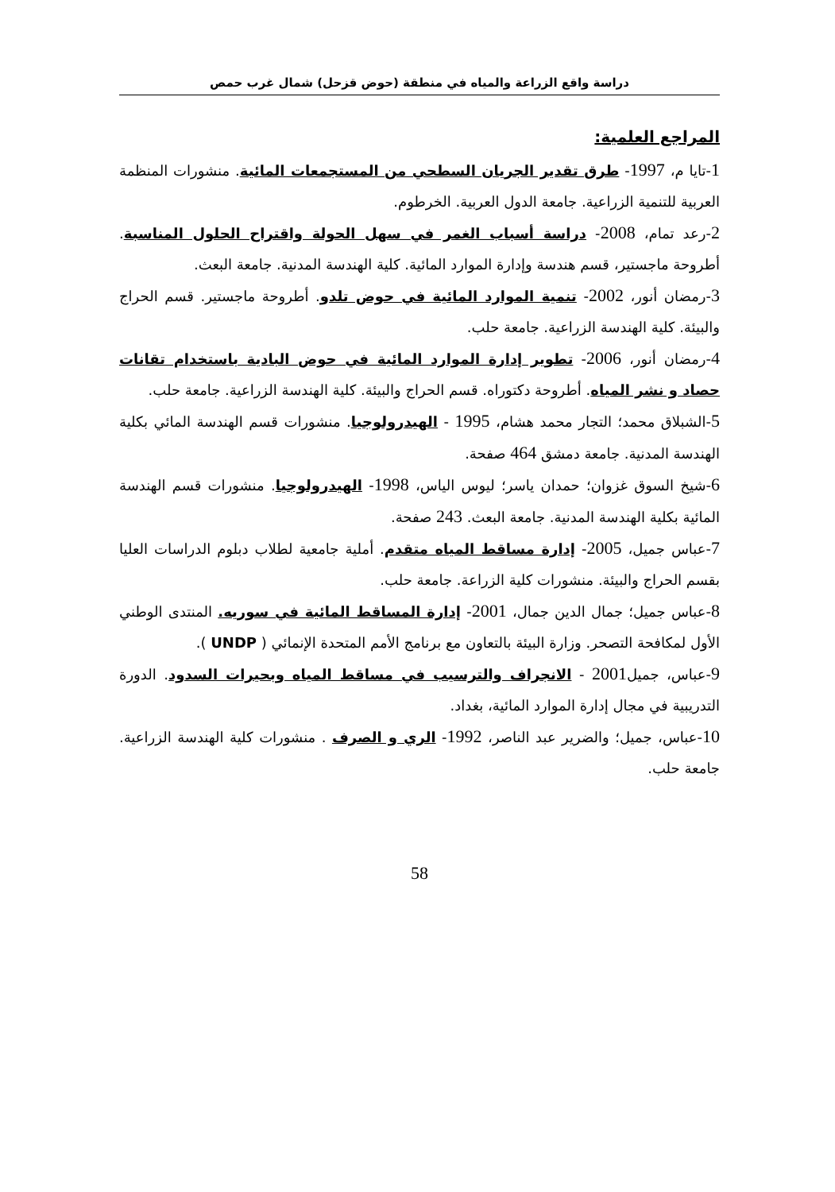دراسة واقع الزراعة والمياه في منطقة (حوض قزحل) شمال غرب حمص
المراجع العلمية:
1-تايا م، 1997- طرق تقدير الجريان السطحي من المستجمعات المائية. منشورات المنظمة العربية للتنمية الزراعية. جامعة الدول العربية. الخرطوم.
2-رعد تمام، 2008- دراسة أسباب الغمر في سهل الحولة واقتراح الحلول المناسبة. أطروحة ماجستير، قسم هندسة وإدارة الموارد المائية. كلية الهندسة المدنية. جامعة البعث.
3-رمضان أنور، 2002- تنمية الموارد المائية في حوض تلدو. أطروحة ماجستير. قسم الحراج والبيئة. كلية الهندسة الزراعية. جامعة حلب.
4-رمضان أنور، 2006- تطوير إدارة الموارد المائية في حوض البادية باستخدام تقانات حصاد و نشر المياه. أطروحة دكتوراه. قسم الحراج والبيئة. كلية الهندسة الزراعية. جامعة حلب.
5-الشبلاق محمد؛ التجار محمد هشام، 1995 - الهيدرولوجيا. منشورات قسم الهندسة المائي بكلية الهندسة المدنية. جامعة دمشق 464 صفحة.
6-شيخ السوق غزوان؛ حمدان ياسر؛ ليوس الياس، 1998- الهيدرولوجيا. منشورات قسم الهندسة المائية بكلية الهندسة المدنية. جامعة البعث. 243 صفحة.
7-عباس جميل، 2005- إدارة مساقط المياه متقدم. أملية جامعية لطلاب دبلوم الدراسات العليا بقسم الحراج والبيئة. منشورات كلية الزراعة. جامعة حلب.
8-عباس جميل؛ جمال الدين جمال، 2001- إدارة المساقط المائية في سوريه. المنتدى الوطني الأول لمكافحة التصحر. وزارة البيئة بالتعاون مع برنامج الأمم المتحدة الإنمائي ( UNDP ).
9-عباس، جميل2001 - الانجراف والترسيب في مساقط المياه وبحيرات السدود. الدورة التدريبية في مجال إدارة الموارد المائية، بغداد.
10-عباس، جميل؛ والضرير عبد الناصر، 1992- الري و الصرف . منشورات كلية الهندسة الزراعية. جامعة حلب.
58